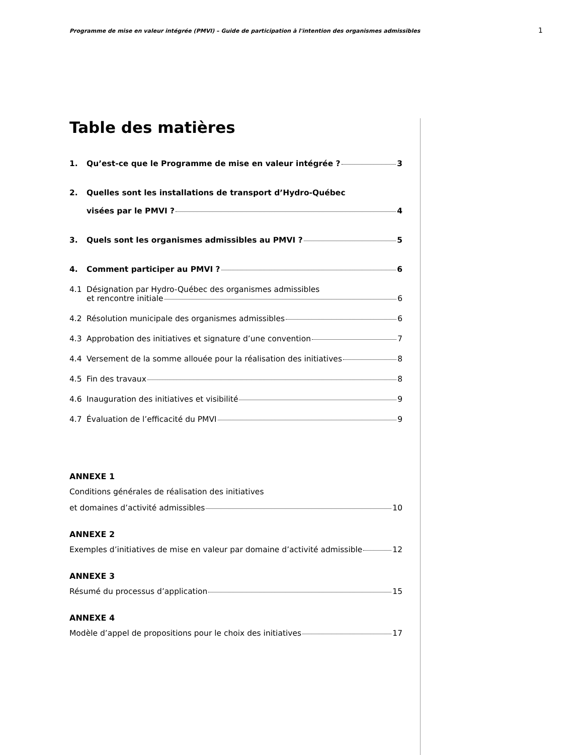Programme de mise en valeur intégrée (PMVI) – Guide de participation à l'intention des organismes admissibles 1
Table des matières
1. Qu’est-ce que le Programme de mise en valeur intégrée ? 3
2. Quelles sont les installations de transport d’Hydro-Québec
visées par le PMVI ? 4
3. Quels sont les organismes admissibles au PMVI ? 5
4. Comment participer au PMVI ? 6
4.1 Désignation par Hydro-Québec des organismes admissibles
et rencontre initiale 6
4.2 Résolution municipale des organismes admissibles 6
4.3 Approbation des initiatives et signature d’une convention 7
4.4 Versement de la somme allouée pour la réalisation des initiatives 8
4.5 Fin des travaux 8
4.6 Inauguration des initiatives et visibilité 9
4.7 Évaluation de l’efficacité du PMVI 9
ANNEXE 1
Conditions générales de réalisation des initiatives
et domaines d’activité admissibles 10
ANNEXE 2
Exemples d’initiatives de mise en valeur par domaine d’activité admissible 12
ANNEXE 3
Résumé du processus d’application 15
ANNEXE 4
Modèle d’appel de propositions pour le choix des initiatives 17